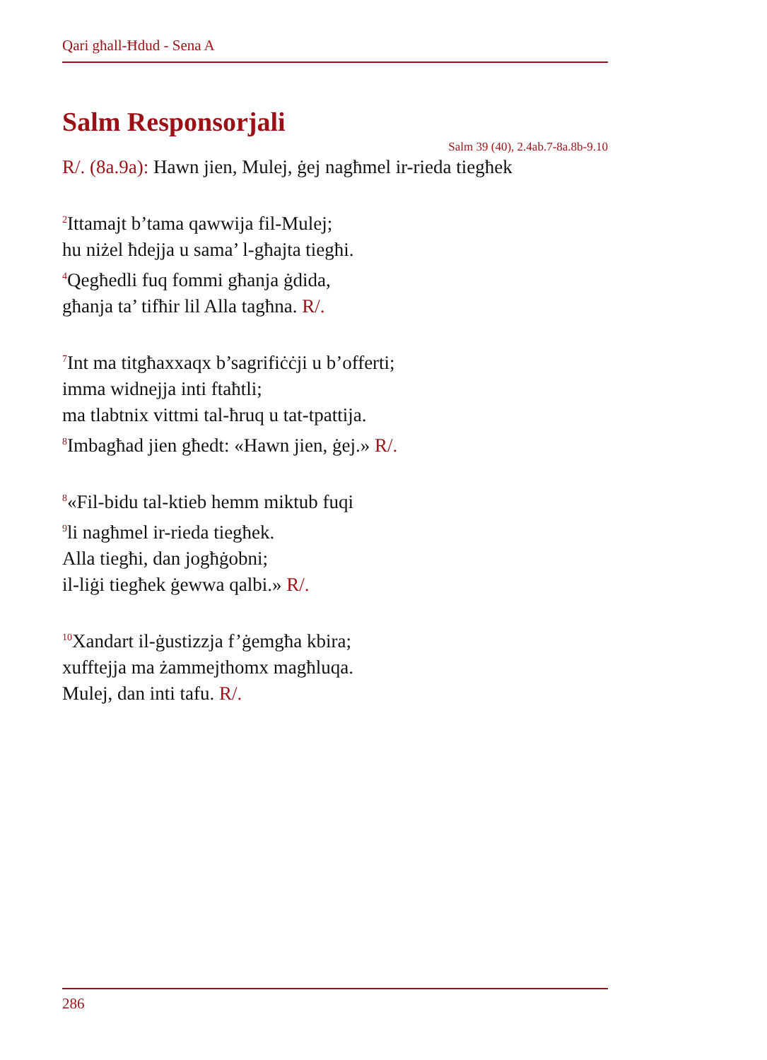Qari għall-Ħdud - Sena A
Salm Responsorjali
Salm 39 (40), 2.4ab.7-8a.8b-9.10
R/. (8a.9a): Hawn jien, Mulej, ġej nagħmel ir-rieda tiegħek
<sup>2</sup> Ittamajt b’tama qawwija fil-Mulej;
hu niżel ħdejja u sama’ l-għajta tiegħi.
<sup>4</sup> Qegħedli fuq fommi għanja ġdida,
għanja ta’ tifħir lil Alla tagħna. R/.
<sup>7</sup> Int ma titgħaxxaqx b’sagrifiċċji u b’offerti;
imma widnejja inti ftaħtli;
ma tlabtnix vittmi tal-ħruq u tat-tpattija.
<sup>8</sup> Imbagħad jien għedt: «Hawn jien, ġej.» R/.
<sup>8</sup> «Fil-bidu tal-ktieb hemm miktub fuqi
<sup>9</sup> li nagħmel ir-rieda tiegħek.
Alla tiegħi, dan jogħġobni;
il-liġi tiegħek ġewwa qalbi.» R/.
<sup>10</sup> Xandart il-ġustizzja f’ġemgħa kbira;
xufftejja ma żammejthomx magħluqa.
Mulej, dan inti tafu. R/.
286